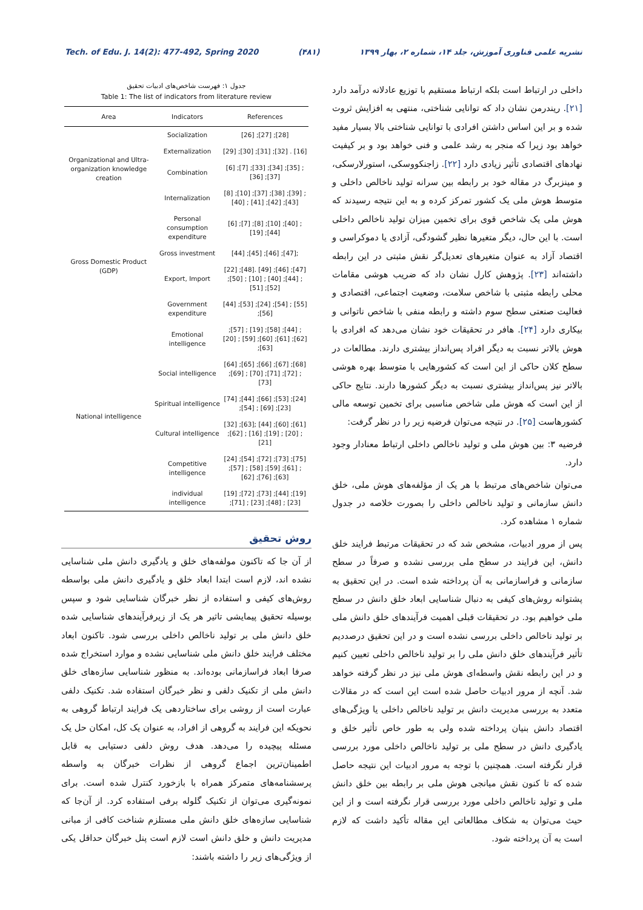Tech. of Edu. J. 14(2): 477-492, Spring 2020 (۴۸۱) نشریه علمی فناوری آموزش، جلد ۱۴، شماره ۲، بهار ۱۳۹۹
داخلی در ارتباط است بلکه ارتباط مستقیم با توزیع عادلانه درآمد دارد [۲۱]. ریندرمن نشان داد که توانایی شناختی، منتهی به افزایش ثروت شده و بر این اساس داشتن افرادی با توانایی شناختی بالا بسیار مفید خواهد بود زیرا که منجر به رشد علمی و فنی خواهد بود و بر کیفیت نهادهای اقتصادی تأثیر زیادی دارد [۲۲]. زاجنکووسکی، استورلارسکی، و مینزبرگ در مقاله خود بر رابطه بین سرانه تولید ناخالص داخلی و متوسط هوش ملی یک کشور تمرکز کرده و به این نتیجه رسیدند که هوش ملی یک شاخص قوی برای تخمین میزان تولید ناخالص داخلی است. با این حال، دیگر متغیرها نظیر گشودگی، آزادی یا دموکراسی و اقتصاد آزاد به عنوان متغیرهای تعدیل‌گر نقش مثبتی در این رابطه داشته‌اند [۲۳]. پژوهش کارل نشان داد که ضریب هوشی مقامات محلی رابطه مثبتی با شاخص سلامت، وضعیت اجتماعی، اقتصادی و فعالیت صنعتی سطح سوم داشته و رابطه منفی با شاخص ناتوانی و بیکاری دارد [۲۴]. هافر در تحقیقات خود نشان می‌دهد که افرادی با هوش بالاتر نسبت به دیگر افراد پس‌انداز بیشتری دارند. مطالعات در سطح کلان حاکی از این است که کشورهایی با متوسط بهره هوشی بالاتر نیز پس‌انداز بیشتری نسبت به دیگر کشورها دارند. نتایج حاکی از این است که هوش ملی شاخص مناسبی برای تخمین توسعه مالی کشورهاست [۲۵]. در نتیجه می‌توان فرضیه زیر را در نظر گرفت:
فرضیه ۳: بین هوش ملی و تولید ناخالص داخلی ارتباط معنادار وجود دارد.
می‌توان شاخص‌های مرتبط با هر یک از مؤلفه‌های هوش ملی، خلق دانش سازمانی و تولید ناخالص داخلی را بصورت خلاصه در جدول شماره ۱ مشاهده کرد.
پس از مرور ادبیات، مشخص شد که در تحقیقات مرتبط فرایند خلق دانش، این فرایند در سطح ملی بررسی نشده و صرفاً در سطح سازمانی و فراسازمانی به آن پرداخته شده است. در این تحقیق به پشتوانه روش‌های کیفی به دنبال شناسایی ابعاد خلق دانش در سطح ملی خواهیم بود. در تحقیقات قبلی اهمیت فرآیندهای خلق دانش ملی بر تولید ناخالص داخلی بررسی نشده است و در این تحقیق درصددیم تأثیر فرآیندهای خلق دانش ملی را بر تولید ناخالص داخلی تعیین کنیم و در این رابطه نقش واسطه‌ای هوش ملی نیز در نظر گرفته خواهد شد. آنچه از مرور ادبیات حاصل شده است این است که در مقالات متعدد به بررسی مدیریت دانش بر تولید ناخالص داخلی یا ویژگی‌های اقتصاد دانش بنیان پرداخته شده ولی به طور خاص تأثیر خلق و یادگیری دانش در سطح ملی بر تولید ناخالص داخلی مورد بررسی قرار نگرفته است. همچنین با توجه به مرور ادبیات این نتیجه حاصل شده که تا کنون نقش میانجی هوش ملی بر رابطه بین خلق دانش ملی و تولید ناخالص داخلی مورد بررسی قرار نگرفته است و از این حیث می‌توان به شکاف مطالعاتی این مقاله تأکید داشت که لازم است به آن پرداخته شود.
جدول ۱: فهرست شاخص‌های ادبیات تحقیق
Table 1: The list of indicators from literature review
| Area | Indicators | References |
| --- | --- | --- |
| Organizational and Ultra-organization knowledge creation | Socialization | [26] ;[27] ;[28] |
| | Externalization | [29] ;[30] ;[31] ;[32] . [16] |
| | Combination | [6] ;[7] ;[33] ;[34] ;[35] ;[36] ;[37] |
| | Internalization | [8] ;[10] ;[37] ;[38] ;[39] ;[40] ; [41] ;[42] ;[43] |
| Gross Domestic Product (GDP) | Personal consumption expenditure | [6] ;[7] ;[8] ;[10] ;[40] ;[19] ;[44] |
| | Gross investment | [44] ;[45] ;[46] ;[47]; |
| | Export, Import | [22] ;[48]. [49] ;[46] ;[47] ;[50] ; [10] ; [40] ;[44] ;[51] ;[52] |
| | Government expenditure | [44] ;[53] ;[24] ;[54] ; [55] ;[56] |
| National intelligence | Emotional intelligence | ;[57] ; [19] ;[58] ;[44] ;[20] ; [59] ;[60] ;[61] ;[62] ;[63] |
| | Social intelligence | [64] ;[65] ;[66] ;[67] ;[68] ;[69] ; [70] ;[71] ;[72] ;[73] |
| | Spiritual intelligence | [74] ;[44] ;[66] ;[53] ;[24] ;[54] ; [69] ;[23] |
| | Cultural intelligence | [32] ;[63]; [44] ;[60] ;[61] ;[62] ; [16] ;[19] ; [20] ;[21] |
| | Competitive intelligence | [24] ;[54] ;[72] ;[73] ;[75] ;[57] ; [58] ;[59] ;[61] ;[62] ;[76] ;[63] |
| | individual intelligence | [19] ;[72] ;[73] ;[44] ;[19] ;[71] ; [23] ;[48] ; [23] |
روش تحقیق
از آن جا که تاکنون مولفه‌های خلق و یادگیری دانش ملی شناسایی نشده اند، لازم است ابتدا ابعاد خلق و یادگیری دانش ملی بواسطه روش‌های کیفی و استفاده از نظر خبرگان شناسایی شود و سپس بوسیله تحقیق پیمایشی تاثیر هر یک از زیرفرآیندهای شناسایی شده خلق دانش ملی بر تولید ناخالص داخلی بررسی شود. تاکنون ابعاد مختلف فرایند خلق دانش ملی شناسایی نشده و موارد استخراج شده صرفا ابعاد فراسازمانی بوده‌اند. به منظور شناسایی سازه‌های خلق دانش ملی از تکنیک دلفی و نظر خبرگان استفاده شد. تکنیک دلفی عبارت است از روشی برای ساختاردهی یک فرایند ارتباط گروهی به نحویکه این فرایند به گروهی از افراد، به عنوان یک کل، امکان حل یک مسئله پیچیده را می‌دهد. هدف روش دلفی دستیابی به قابل اطمینان‌ترین اجماع گروهی از نظرات خبرگان به واسطه پرسشنامه‌های متمرکز همراه با بازخورد کنترل شده است. برای نمونه‌گیری می‌توان از تکنیک گلوله برفی استفاده کرد. از آن‌جا که شناسایی سازه‌های خلق دانش ملی مستلزم شناخت کافی از مبانی مدیریت دانش و خلق دانش است لازم است پنل خبرگان حداقل یکی از ویژگی‌های زیر را داشته باشند: